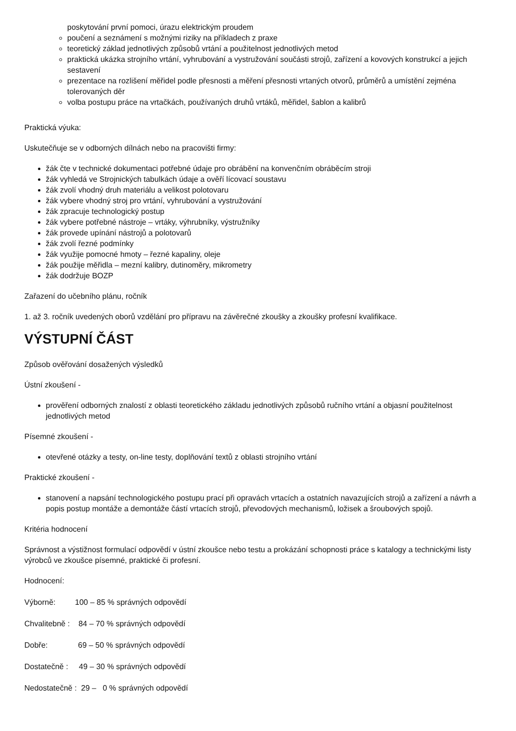poskytování první pomoci, úrazu elektrickým proudem
poučení a seznámení s možnými riziky na příkladech z praxe
teoretický základ jednotlivých způsobů vrtání a použitelnost jednotlivých metod
praktická ukázka strojního vrtání, vyhrubování a vystružování součásti strojů, zařízení a kovových konstrukcí a jejich sestavení
prezentace na rozlišení měřidel podle přesnosti a měření přesnosti vrtaných otvorů, průměrů a umístění zejména tolerovaných děr
volba postupu práce na vrtačkách, používaných druhů vrtáků, měřidel, šablon a kalibrů
Praktická výuka:
Uskutečňuje se v odborných dílnách nebo na pracovišti firmy:
žák čte v technické dokumentaci potřebné údaje pro obrábění na konvenčním obráběcím stroji
žák vyhledá ve Strojnických tabulkách údaje a ověří lícovací soustavu
žák zvolí vhodný druh materiálu a velikost polotovaru
žák vybere vhodný stroj pro vrtání, vyhrubování a vystružování
žák zpracuje technologický postup
žák vybere potřebné nástroje – vrtáky, výhrubníky, výstružníky
žák provede upínání nástrojů a polotovarů
žák zvolí řezné podmínky
žák využije pomocné hmoty – řezné kapaliny, oleje
žák použije měřidla – mezní kalibry, dutinoměry, mikrometry
žák dodržuje BOZP
Zařazení do učebního plánu, ročník
1. až 3. ročník uvedených oborů vzdělání pro přípravu na závěrečné zkoušky a zkoušky profesní kvalifikace.
VÝSTUPNÍ ČÁST
Způsob ověřování dosažených výsledků
Ústní zkoušení -
prověření odborných znalostí z oblasti teoretického základu jednotlivých způsobů ručního vrtání a objasní použitelnost jednotlivých metod
Písemné zkoušení -
otevřené otázky a testy, on-line testy, doplňování textů z oblasti strojního vrtání
Praktické zkoušení -
stanovení a napsání technologického postupu prací při opravách vrtacích a ostatních navazujících strojů a zařízení a návrh a popis postup montáže a demontáže částí vrtacích strojů, převodových mechanismů, ložisek a šroubových spojů.
Kritéria hodnocení
Správnost a výstižnost formulací odpovědí v ústní zkoušce nebo testu a prokázání schopnosti práce s katalogy a technickými listy výrobců ve zkoušce písemné, praktické či profesní.
Hodnocení:
Výborně: 100 – 85 % správných odpovědí
Chvalitebně : 84 – 70 % správných odpovědí
Dobře: 69 – 50 % správných odpovědí
Dostatečně : 49 – 30 % správných odpovědí
Nedostatečně : 29 – 0 % správných odpovědí